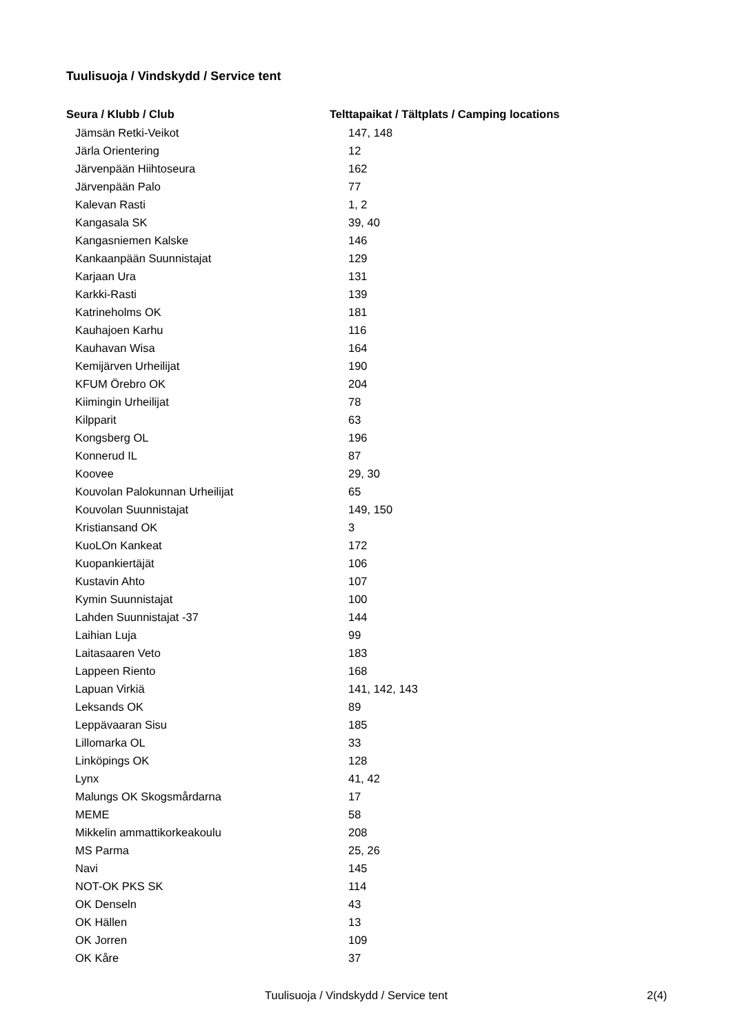Tuulisuoja / Vindskydd / Service tent
| Seura / Klubb / Club | Telttapaikat / Tältplats / Camping locations |
| --- | --- |
| Jämsän Retki-Veikot | 147, 148 |
| Järla Orientering | 12 |
| Järvenpään Hiihtoseura | 162 |
| Järvenpään Palo | 77 |
| Kalevan Rasti | 1, 2 |
| Kangasala SK | 39, 40 |
| Kangasniemen Kalske | 146 |
| Kankaanpään Suunnistajat | 129 |
| Karjaan Ura | 131 |
| Karkki-Rasti | 139 |
| Katrineholms OK | 181 |
| Kauhajoen Karhu | 116 |
| Kauhavan Wisa | 164 |
| Kemijärven Urheilijat | 190 |
| KFUM Örebro OK | 204 |
| Kiimingin Urheilijat | 78 |
| Kilpparit | 63 |
| Kongsberg OL | 196 |
| Konnerud IL | 87 |
| Koovee | 29, 30 |
| Kouvolan Palokunnan Urheilijat | 65 |
| Kouvolan Suunnistajat | 149, 150 |
| Kristiansand OK | 3 |
| KuoLOn Kankeat | 172 |
| Kuopankiertäjät | 106 |
| Kustavin Ahto | 107 |
| Kymin Suunnistajat | 100 |
| Lahden Suunnistajat -37 | 144 |
| Laihian Luja | 99 |
| Laitasaaren Veto | 183 |
| Lappeen Riento | 168 |
| Lapuan Virkiä | 141, 142, 143 |
| Leksands OK | 89 |
| Leppävaaran Sisu | 185 |
| Lillomarka OL | 33 |
| Linköpings OK | 128 |
| Lynx | 41, 42 |
| Malungs OK Skogsmårdarna | 17 |
| MEME | 58 |
| Mikkelin ammattikorkeakoulu | 208 |
| MS Parma | 25, 26 |
| Navi | 145 |
| NOT-OK PKS SK | 114 |
| OK Denseln | 43 |
| OK Hällen | 13 |
| OK Jorren | 109 |
| OK Kåre | 37 |
Tuulisuoja / Vindskydd / Service tent 2(4)